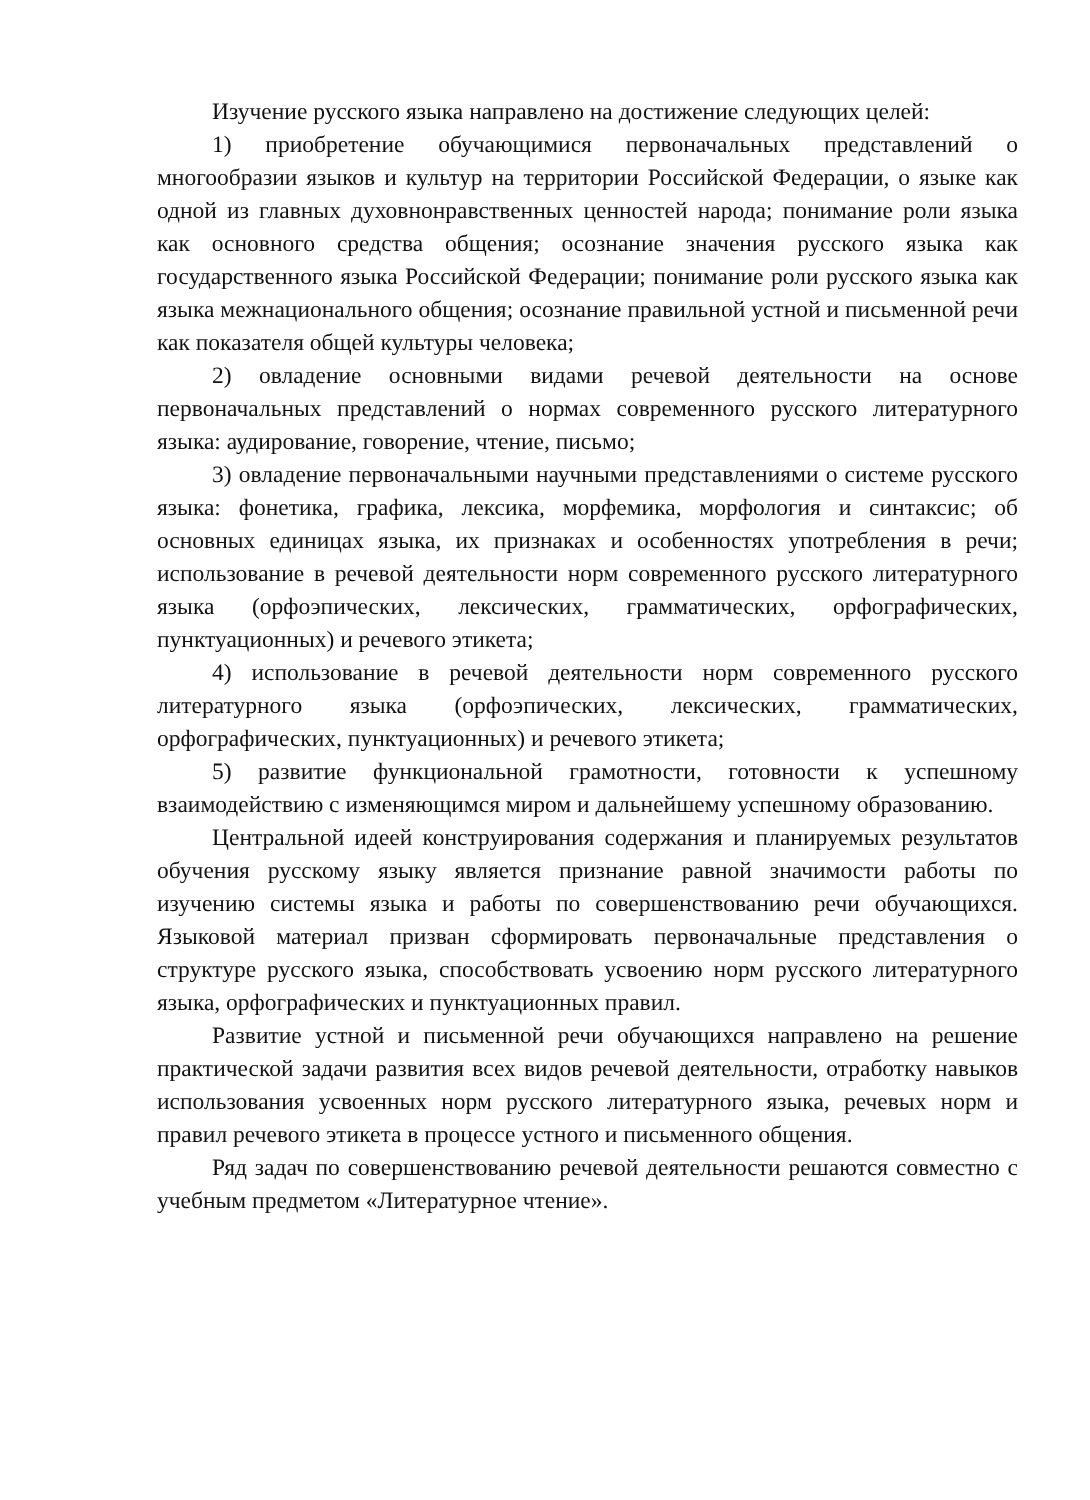Изучение русского языка направлено на достижение следующих целей:
1) приобретение обучающимися первоначальных представлений о многообразии языков и культур на территории Российской Федерации, о языке как одной из главных духовнонравственных ценностей народа; понимание роли языка как основного средства общения; осознание значения русского языка как государственного языка Российской Федерации; понимание роли русского языка как языка межнационального общения; осознание правильной устной и письменной речи как показателя общей культуры человека;
2) овладение основными видами речевой деятельности на основе первоначальных представлений о нормах современного русского литературного языка: аудирование, говорение, чтение, письмо;
3) овладение первоначальными научными представлениями о системе русского языка: фонетика, графика, лексика, морфемика, морфология и синтаксис; об основных единицах языка, их признаках и особенностях употребления в речи; использование в речевой деятельности норм современного русского литературного языка (орфоэпических, лексических, грамматических, орфографических, пунктуационных) и речевого этикета;
4) использование в речевой деятельности норм современного русского литературного языка (орфоэпических, лексических, грамматических, орфографических, пунктуационных) и речевого этикета;
5) развитие функциональной грамотности, готовности к успешному взаимодействию с изменяющимся миром и дальнейшему успешному образованию.
Центральной идеей конструирования содержания и планируемых результатов обучения русскому языку является признание равной значимости работы по изучению системы языка и работы по совершенствованию речи обучающихся. Языковой материал призван сформировать первоначальные представления о структуре русского языка, способствовать усвоению норм русского литературного языка, орфографических и пунктуационных правил.
Развитие устной и письменной речи обучающихся направлено на решение практической задачи развития всех видов речевой деятельности, отработку навыков использования усвоенных норм русского литературного языка, речевых норм и правил речевого этикета в процессе устного и письменного общения.
Ряд задач по совершенствованию речевой деятельности решаются совместно с учебным предметом «Литературное чтение».